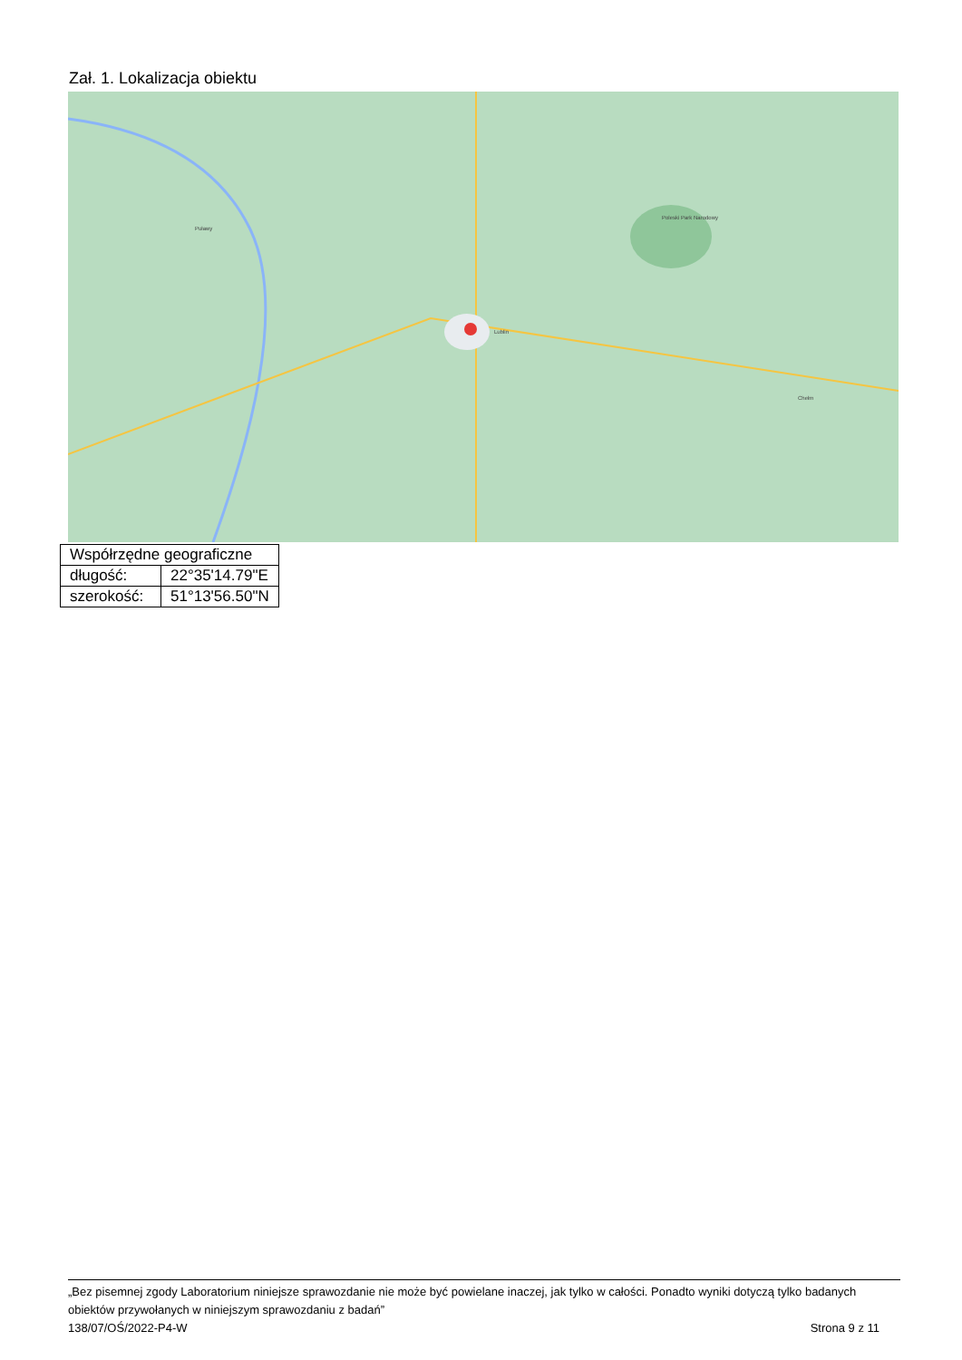Zał. 1. Lokalizacja obiektu
Lublin
Chełm
Puławy
Poleski Park Narodowy
| Współrzędne geograficzne | |
| --- | --- |
| długość: | 22°35'14.79"E |
| szerokość: | 51°13'56.50"N |
„Bez pisemnej zgody Laboratorium niniejsze sprawozdanie nie może być powielane inaczej, jak tylko w całości. Ponadto wyniki dotyczą tylko badanych obiektów przywołanych w niniejszym sprawozdaniu z badań”
138/07/OŚ/2022-P4-W Strona 9 z 11